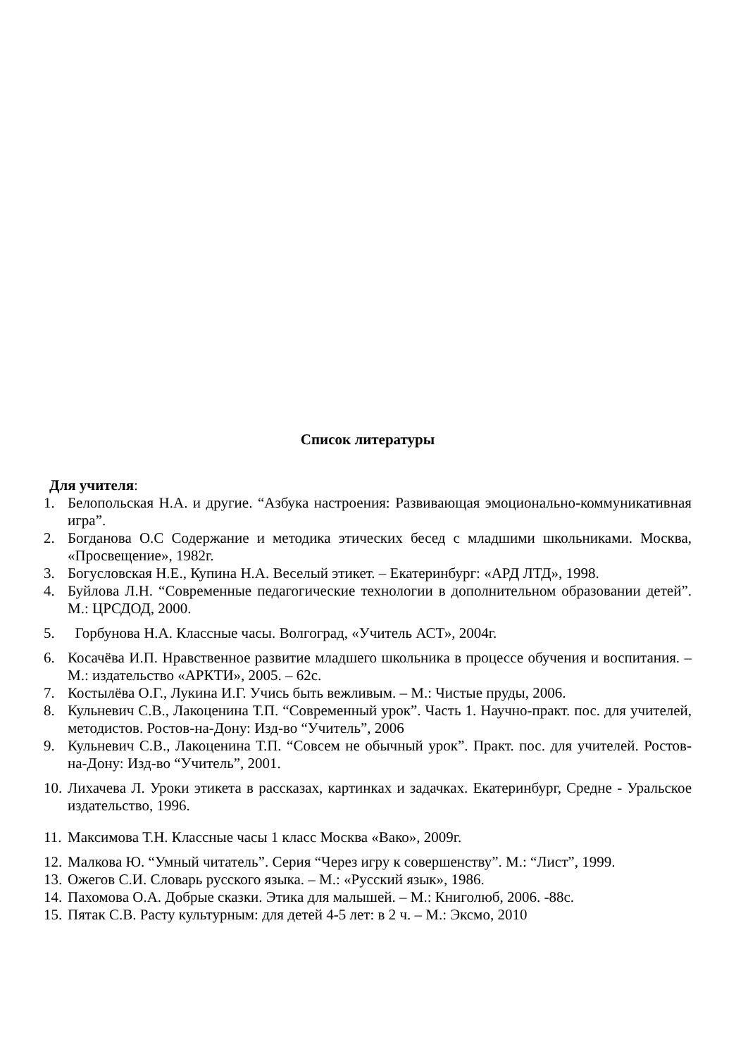Список литературы
Для учителя:
1. Белопольская Н.А. и другие. “Азбука настроения: Развивающая эмоционально-коммуникативная игра”.
2. Богданова О.С Содержание и методика этических бесед с младшими школьниками. Москва, «Просвещение», 1982г.
3. Богусловская Н.Е., Купина Н.А. Веселый этикет. – Екатеринбург: «АРД ЛТД», 1998.
4. Буйлова Л.Н. “Современные педагогические технологии в дополнительном образовании детей”. М.: ЦРСДОД, 2000.
5. Горбунова Н.А. Классные часы. Волгоград, «Учитель АСТ», 2004г.
6. Косачёва И.П. Нравственное развитие младшего школьника в процессе обучения и воспитания. – М.: издательство «АРКТИ», 2005. – 62с.
7. Костылёва О.Г., Лукина И.Г. Учись быть вежливым. – М.: Чистые пруды, 2006.
8. Кульневич С.В., Лакоценина Т.П. “Современный урок”. Часть 1. Научно-практ. пос. для учителей, методистов. Ростов-на-Дону: Изд-во “Учитель”, 2006
9. Кульневич С.В., Лакоценина Т.П. “Совсем не обычный урок”. Практ. пос. для учителей. Ростов-на-Дону: Изд-во “Учитель”, 2001.
10. Лихачева Л. Уроки этикета в рассказах, картинках и задачках. Екатеринбург, Средне - Уральское издательство, 1996.
11. Максимова Т.Н. Классные часы 1 класс Москва «Вако», 2009г.
12. Малкова Ю. “Умный читатель”. Серия “Через игру к совершенству”. М.: “Лист”, 1999.
13. Ожегов С.И. Словарь русского языка. – М.: «Русский язык», 1986.
14. Пахомова О.А. Добрые сказки. Этика для малышей. – М.: Книголюб, 2006. -88с.
15. Пятак С.В. Расту культурным: для детей 4-5 лет: в 2 ч. – М.: Эксмо, 2010